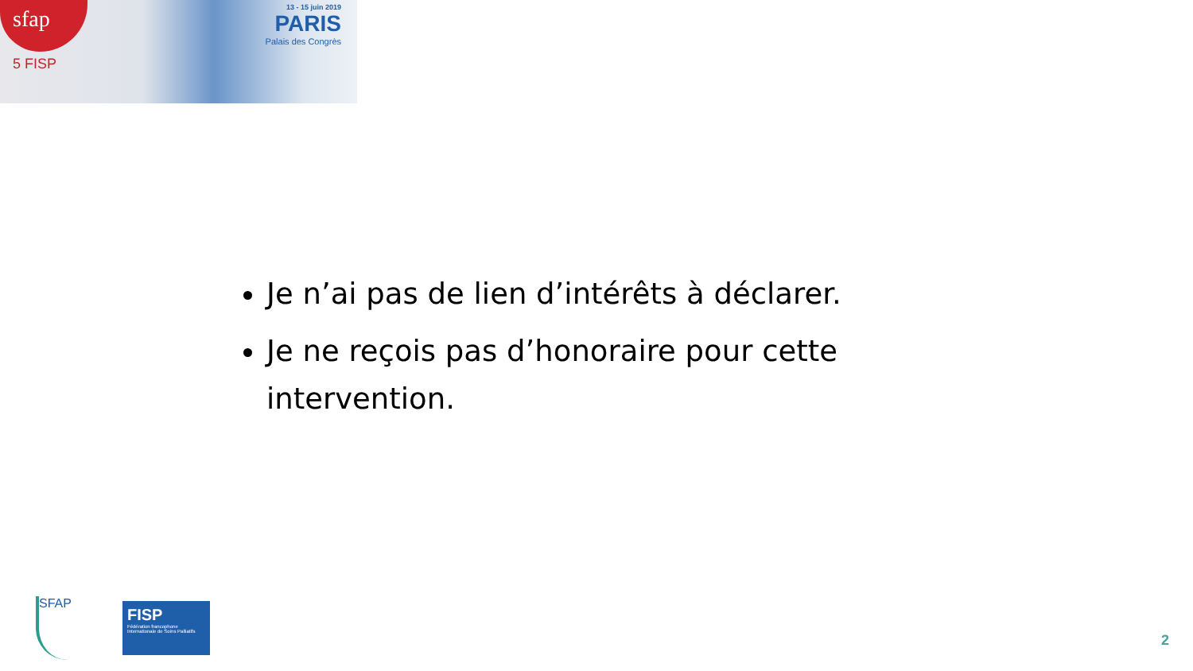sfap
5 FISP
13 - 15 juin 2019
PARIS
Palais des Congrès
Je n’ai pas de lien d’intérêts à déclarer.
Je ne reçois pas d’honoraire pour cette intervention.
SFAP
FISP
Fédération francophone Internationale de Soins Palliatifs
2